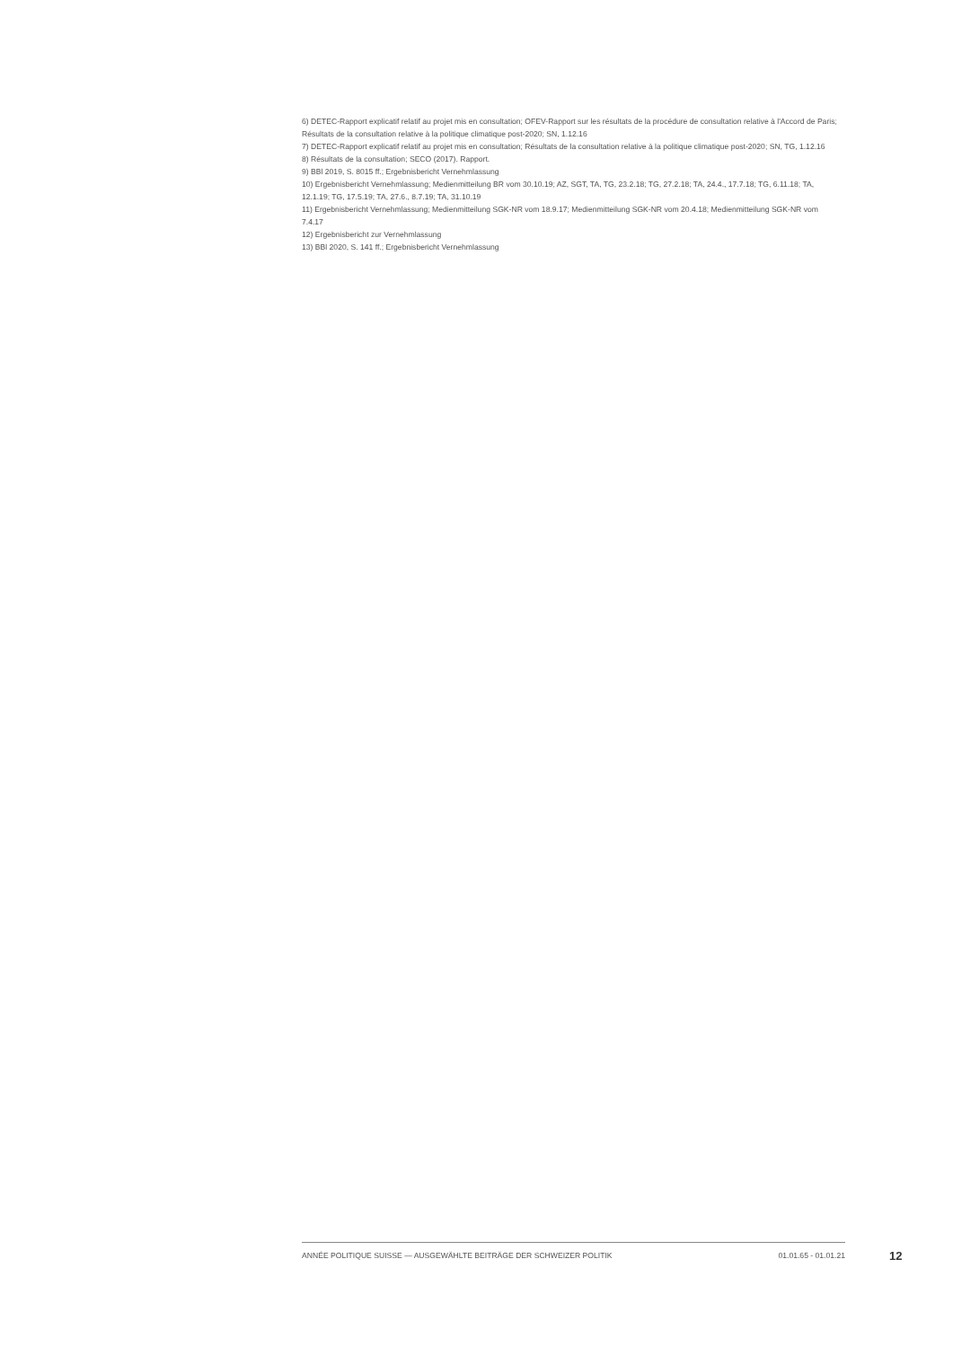6) DETEC-Rapport explicatif relatif au projet mis en consultation; OFEV-Rapport sur les résultats de la procédure de consultation relative à l'Accord de Paris; Résultats de la consultation relative à la politique climatique post-2020; SN, 1.12.16
7) DETEC-Rapport explicatif relatif au projet mis en consultation; Résultats de la consultation relative à la politique climatique post-2020; SN, TG, 1.12.16
8) Résultats de la consultation; SECO (2017). Rapport.
9) BBl 2019, S. 8015 ff.; Ergebnisbericht Vernehmlassung
10) Ergebnisbericht Vernehmlassung; Medienmitteilung BR vom 30.10.19; AZ, SGT, TA, TG, 23.2.18; TG, 27.2.18; TA, 24.4., 17.7.18; TG, 6.11.18; TA, 12.1.19; TG, 17.5.19; TA, 27.6., 8.7.19; TA, 31.10.19
11) Ergebnisbericht Vernehmlassung; Medienmitteilung SGK-NR vom 18.9.17; Medienmitteilung SGK-NR vom 20.4.18; Medienmitteilung SGK-NR vom 7.4.17
12) Ergebnisbericht zur Vernehmlassung
13) BBl 2020, S. 141 ff.; Ergebnisbericht Vernehmlassung
ANNÉE POLITIQUE SUISSE — AUSGEWÄHLTE BEITRÄGE DER SCHWEIZER POLITIK 01.01.65 - 01.01.21
12